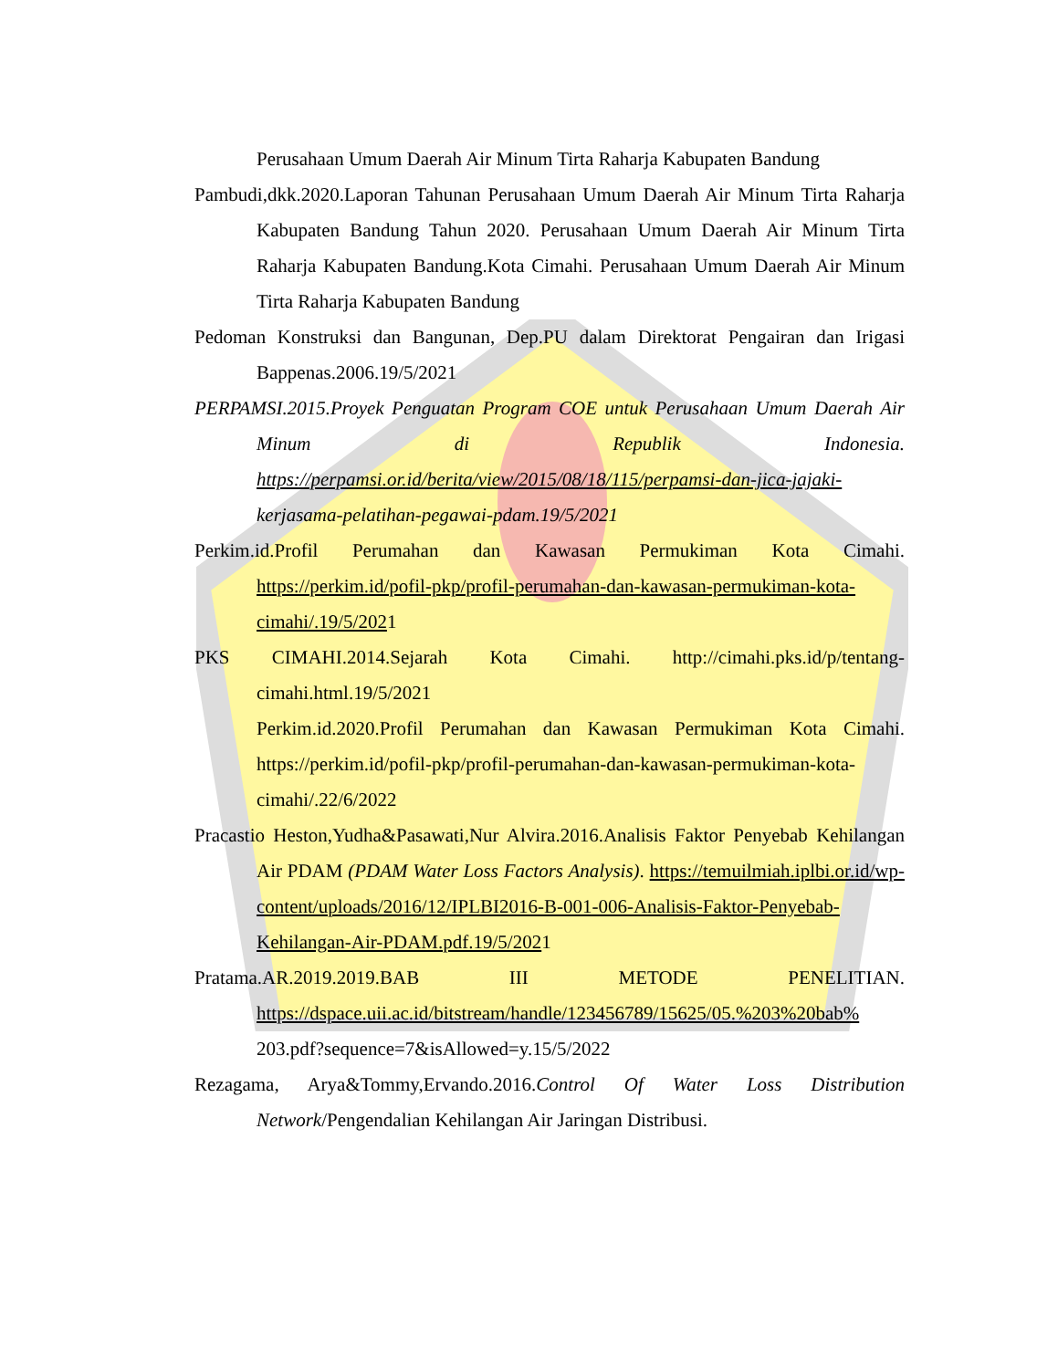Perusahaan Umum Daerah Air Minum Tirta Raharja Kabupaten Bandung
Pambudi,dkk.2020.Laporan Tahunan Perusahaan Umum Daerah Air Minum Tirta Raharja Kabupaten Bandung Tahun 2020. Perusahaan Umum Daerah Air Minum Tirta Raharja Kabupaten Bandung.Kota Cimahi. Perusahaan Umum Daerah Air Minum Tirta Raharja Kabupaten Bandung
Pedoman Konstruksi dan Bangunan, Dep.PU dalam Direktorat Pengairan dan Irigasi Bappenas.2006.19/5/2021
PERPAMSI.2015.Proyek Penguatan Program COE untuk Perusahaan Umum Daerah Air Minum di Republik Indonesia. https://perpamsi.or.id/berita/view/2015/08/18/115/perpamsi-dan-jica-jajaki- kerjasama-pelatihan-pegawai-pdam.19/5/2021
Perkim.id.Profil Perumahan dan Kawasan Permukiman Kota Cimahi. https://perkim.id/pofil-pkp/profil-perumahan-dan-kawasan-permukiman-kota-cimahi/.19/5/2021
PKS CIMAHI.2014.Sejarah Kota Cimahi. http://cimahi.pks.id/p/tentang-cimahi.html.19/5/2021
Perkim.id.2020.Profil Perumahan dan Kawasan Permukiman Kota Cimahi. https://perkim.id/pofil-pkp/profil-perumahan-dan-kawasan-permukiman-kota-cimahi/.22/6/2022
Pracastio Heston,Yudha&Pasawati,Nur Alvira.2016.Analisis Faktor Penyebab Kehilangan Air PDAM (PDAM Water Loss Factors Analysis). https://temuilmiah.iplbi.or.id/wp-content/uploads/2016/12/IPLBI2016-B-001-006-Analisis-Faktor-Penyebab-Kehilangan-Air-PDAM.pdf.19/5/2021
Pratama.AR.2019.2019.BAB III METODE PENELITIAN. https://dspace.uii.ac.id/bitstream/handle/123456789/15625/05.%203%20bab% 203.pdf?sequence=7&isAllowed=y.15/5/2022
Rezagama, Arya&Tommy,Ervando.2016.Control Of Water Loss Distribution Network/Pengendalian Kehilangan Air Jaringan Distribusi.